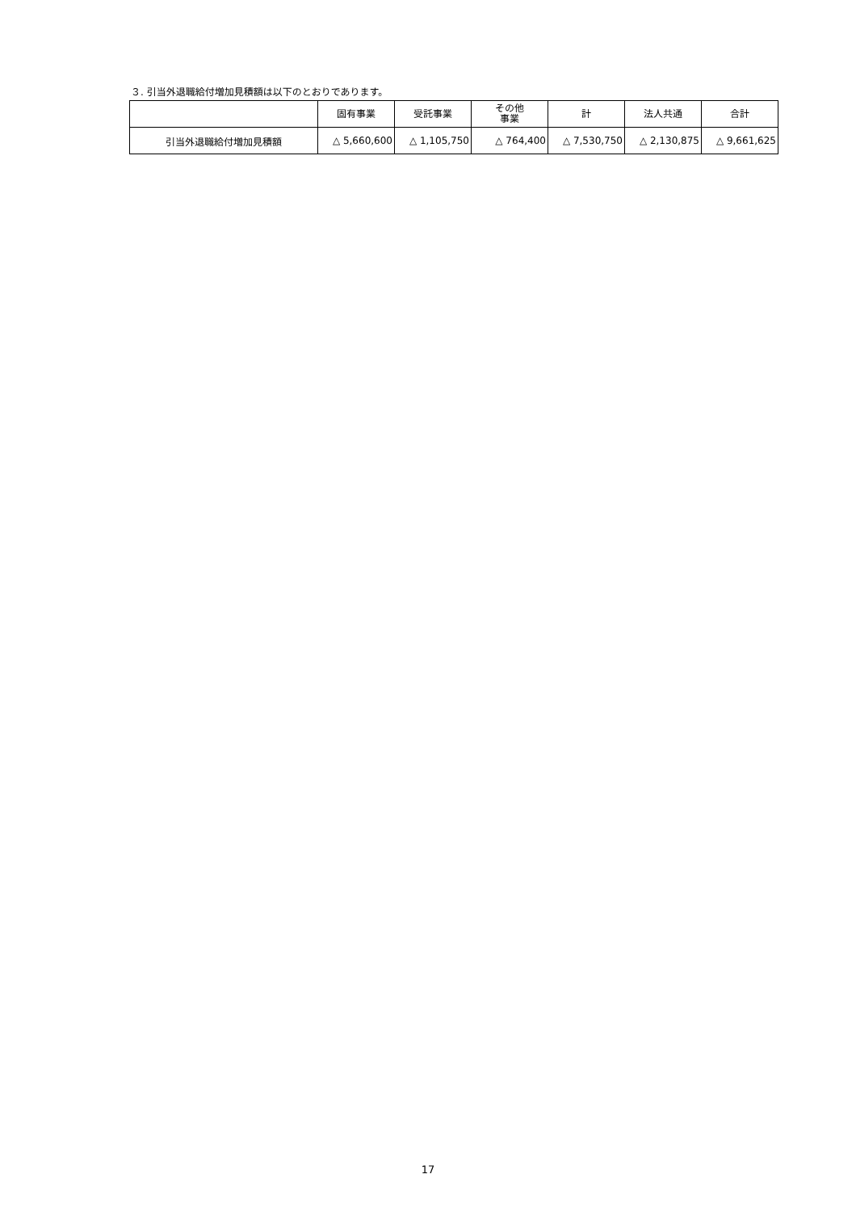３. 引当外退職給付増加見積額は以下のとおりであります。
| | 固有事業 | 受託事業 | その他 事業 | 計 | 法人共通 | 合計 |
| --- | --- | --- | --- | --- | --- | --- |
| 引当外退職給付増加見積額 | △ 5,660,600 | △ 1,105,750 | △ 764,400 | △ 7,530,750 | △ 2,130,875 | △ 9,661,625 |
17